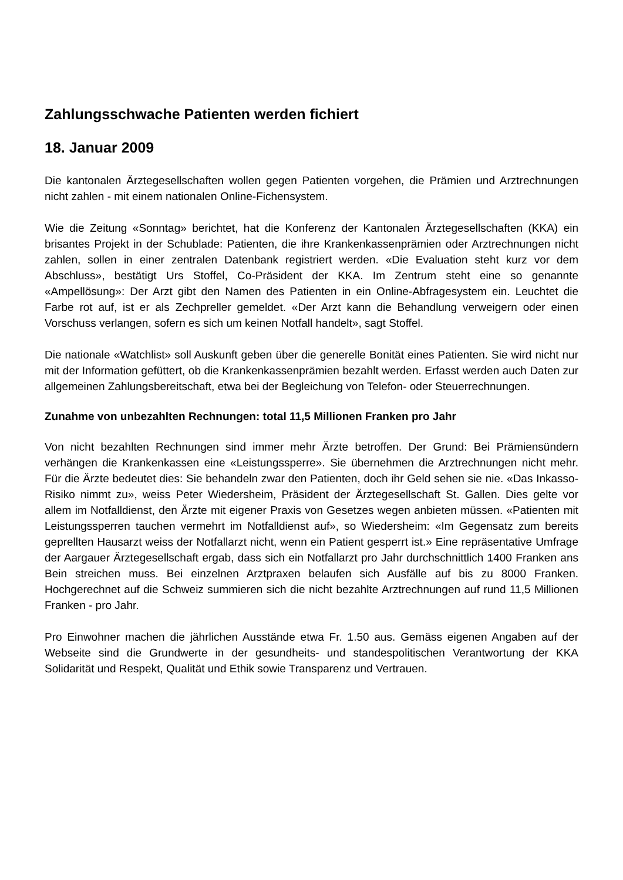Zahlungsschwache Patienten werden fichiert
18. Januar 2009
Die kantonalen Ärztegesellschaften wollen gegen Patienten vorgehen, die Prämien und Arztrechnungen nicht zahlen - mit einem nationalen Online-Fichensystem.
Wie die Zeitung «Sonntag» berichtet, hat die Konferenz der Kantonalen Ärztegesellschaften (KKA) ein brisantes Projekt in der Schublade: Patienten, die ihre Krankenkassenprämien oder Arztrechnungen nicht zahlen, sollen in einer zentralen Datenbank registriert werden. «Die Evaluation steht kurz vor dem Abschluss», bestätigt Urs Stoffel, Co-Präsident der KKA. Im Zentrum steht eine so genannte «Ampellösung»: Der Arzt gibt den Namen des Patienten in ein Online-Abfragesystem ein. Leuchtet die Farbe rot auf, ist er als Zechpreller gemeldet. «Der Arzt kann die Behandlung verweigern oder einen Vorschuss verlangen, sofern es sich um keinen Notfall handelt», sagt Stoffel.
Die nationale «Watchlist» soll Auskunft geben über die generelle Bonität eines Patienten. Sie wird nicht nur mit der Information gefüttert, ob die Krankenkassenprämien bezahlt werden. Erfasst werden auch Daten zur allgemeinen Zahlungsbereitschaft, etwa bei der Begleichung von Telefon- oder Steuerrechnungen.
Zunahme von unbezahlten Rechnungen: total 11,5 Millionen Franken pro Jahr
Von nicht bezahlten Rechnungen sind immer mehr Ärzte betroffen. Der Grund: Bei Prämiensündern verhängen die Krankenkassen eine «Leistungssperre». Sie übernehmen die Arztrechnungen nicht mehr. Für die Ärzte bedeutet dies: Sie behandeln zwar den Patienten, doch ihr Geld sehen sie nie. «Das Inkasso-Risiko nimmt zu», weiss Peter Wiedersheim, Präsident der Ärztegesellschaft St. Gallen. Dies gelte vor allem im Notfalldienst, den Ärzte mit eigener Praxis von Gesetzes wegen anbieten müssen. «Patienten mit Leistungssperren tauchen vermehrt im Notfalldienst auf», so Wiedersheim: «Im Gegensatz zum bereits geprellten Hausarzt weiss der Notfallarzt nicht, wenn ein Patient gesperrt ist.» Eine repräsentative Umfrage der Aargauer Ärztegesellschaft ergab, dass sich ein Notfallarzt pro Jahr durchschnittlich 1400 Franken ans Bein streichen muss. Bei einzelnen Arztpraxen belaufen sich Ausfälle auf bis zu 8000 Franken. Hochgerechnet auf die Schweiz summieren sich die nicht bezahlte Arztrechnungen auf rund 11,5 Millionen Franken - pro Jahr.
Pro Einwohner machen die jährlichen Ausstände etwa Fr. 1.50 aus. Gemäss eigenen Angaben auf der Webseite sind die Grundwerte in der gesundheits- und standespolitischen Verantwortung der KKA Solidarität und Respekt, Qualität und Ethik sowie Transparenz und Vertrauen.